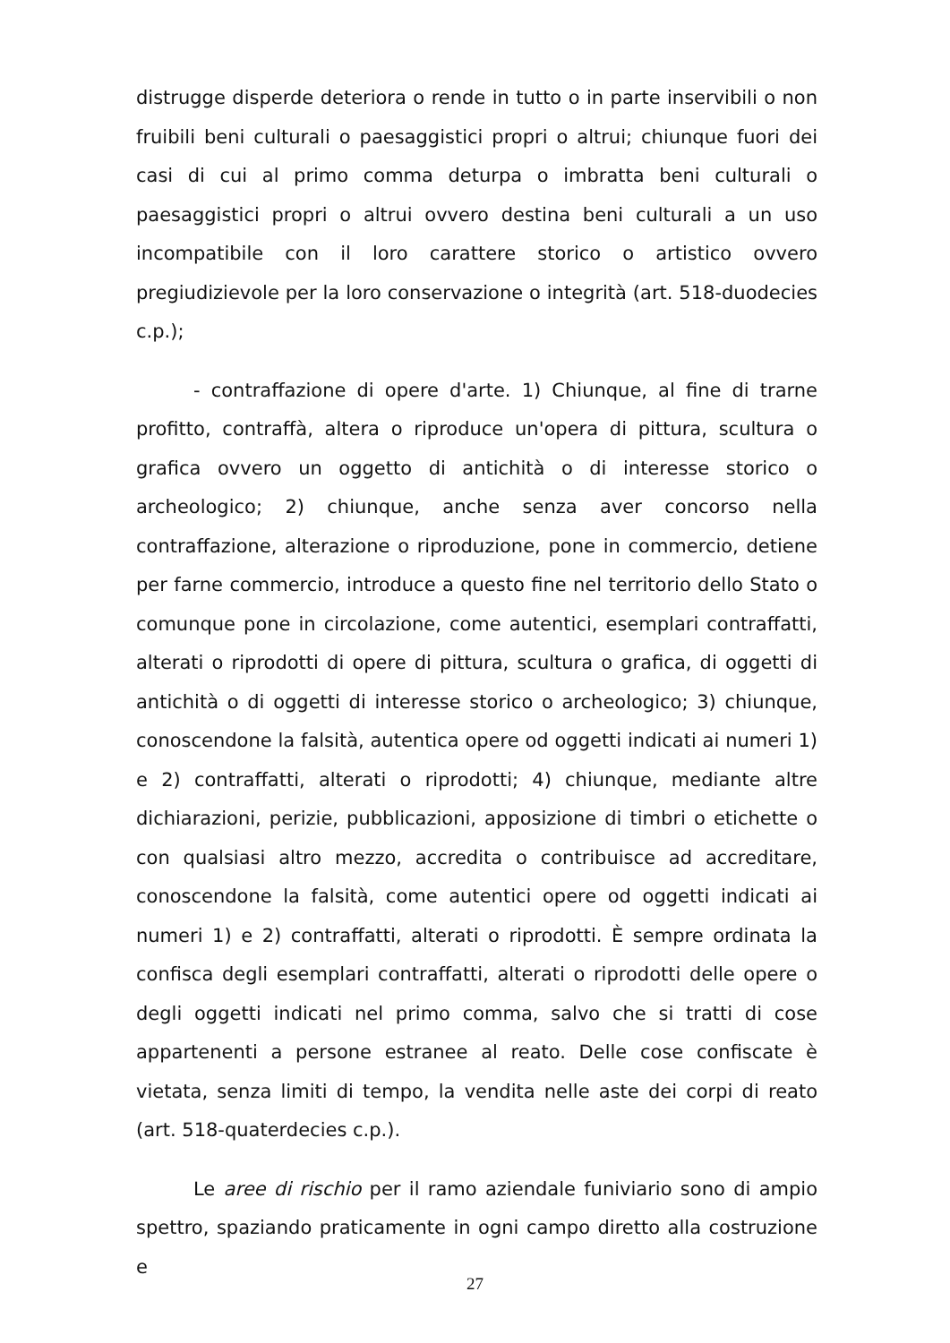distrugge disperde deteriora o rende in tutto o in parte inservibili o non fruibili beni culturali o paesaggistici propri o altrui; chiunque fuori dei casi di cui al primo comma deturpa o imbratta beni culturali o paesaggistici propri o altrui ovvero destina beni culturali a un uso incompatibile con il loro carattere storico o artistico ovvero pregiudizievole per la loro conservazione o integrità (art. 518-duodecies c.p.);
- contraffazione di opere d'arte. 1) Chiunque, al fine di trarne profitto, contraffà, altera o riproduce un'opera di pittura, scultura o grafica ovvero un oggetto di antichità o di interesse storico o archeologico; 2) chiunque, anche senza aver concorso nella contraffazione, alterazione o riproduzione, pone in commercio, detiene per farne commercio, introduce a questo fine nel territorio dello Stato o comunque pone in circolazione, come autentici, esemplari contraffatti, alterati o riprodotti di opere di pittura, scultura o grafica, di oggetti di antichità o di oggetti di interesse storico o archeologico; 3) chiunque, conoscendone la falsità, autentica opere od oggetti indicati ai numeri 1) e 2) contraffatti, alterati o riprodotti; 4) chiunque, mediante altre dichiarazioni, perizie, pubblicazioni, apposizione di timbri o etichette o con qualsiasi altro mezzo, accredita o contribuisce ad accreditare, conoscendone la falsità, come autentici opere od oggetti indicati ai numeri 1) e 2) contraffatti, alterati o riprodotti. È sempre ordinata la confisca degli esemplari contraffatti, alterati o riprodotti delle opere o degli oggetti indicati nel primo comma, salvo che si tratti di cose appartenenti a persone estranee al reato. Delle cose confiscate è vietata, senza limiti di tempo, la vendita nelle aste dei corpi di reato (art. 518-quaterdecies c.p.).
Le aree di rischio per il ramo aziendale funiviario sono di ampio spettro, spaziando praticamente in ogni campo diretto alla costruzione e
27